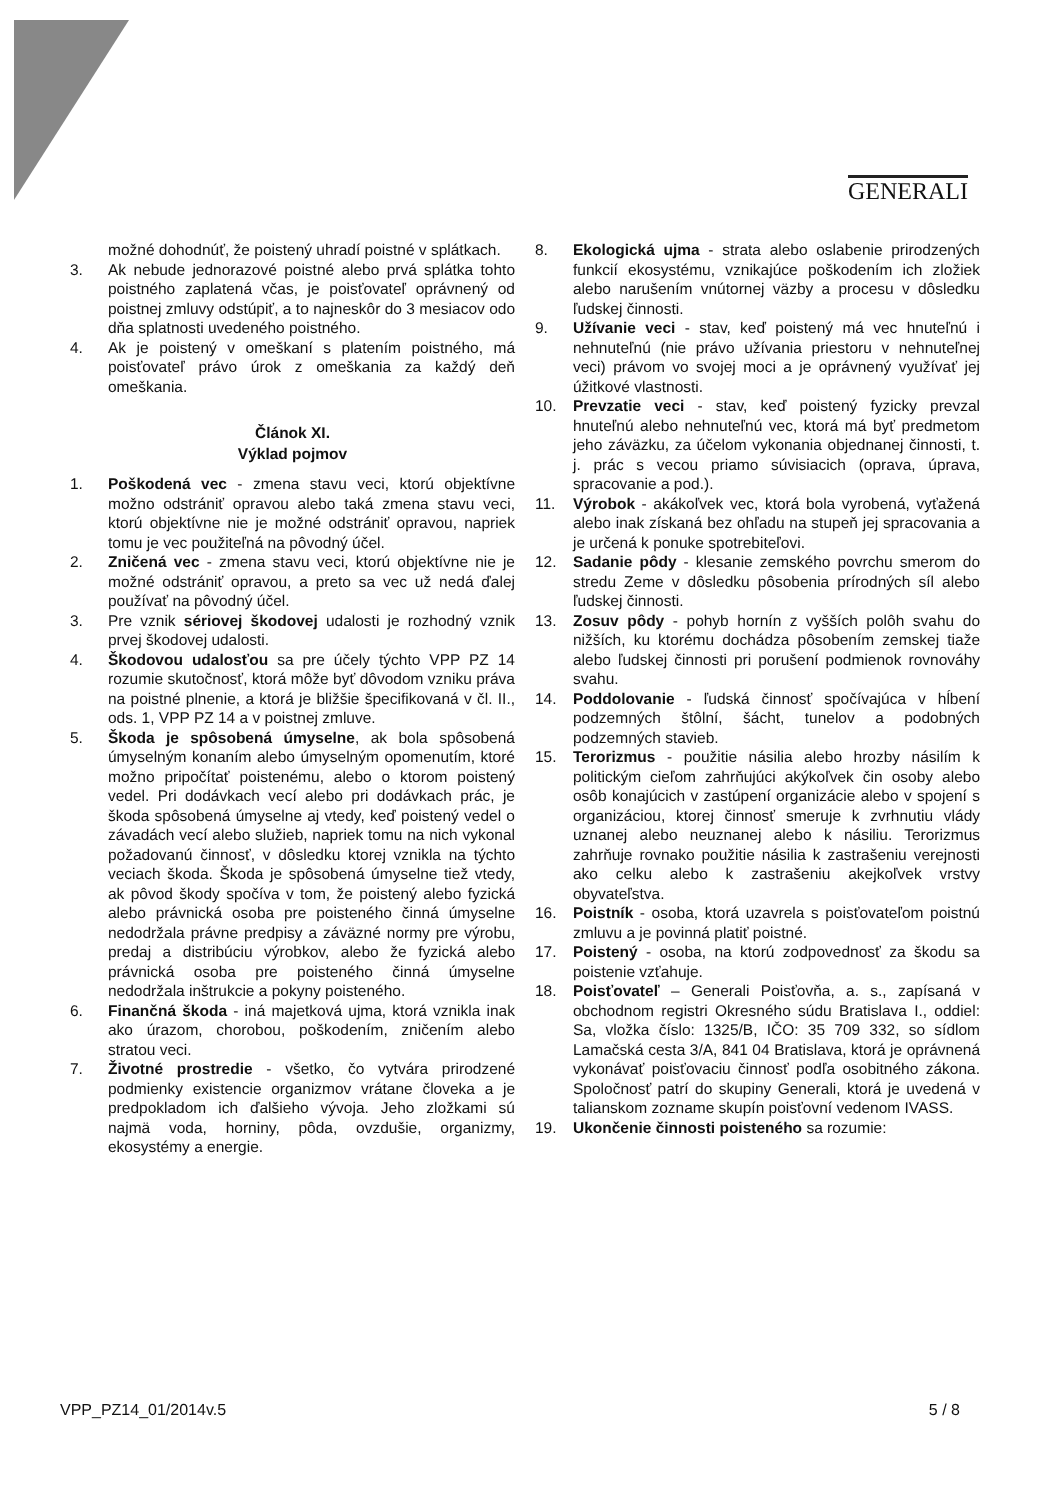GENERALI
možné dohodnúť, že poistený uhradí poistné v splátkach.
3. Ak nebude jednorazové poistné alebo prvá splátka tohto poistného zaplatená včas, je poisťovateľ oprávnený od poistnej zmluvy odstúpiť, a to najneskôr do 3 mesiacov odo dňa splatnosti uvedeného poistného.
4. Ak je poistený v omeškaní s platením poistného, má poisťovateľ právo úrok z omeškania za každý deň omeškania.
Článok XI.
Výklad pojmov
1. Poškodená vec - zmena stavu veci, ktorú objektívne možno odstrániť opravou alebo taká zmena stavu veci, ktorú objektívne nie je možné odstrániť opravou, napriek tomu je vec použiteľná na pôvodný účel.
2. Zničená vec - zmena stavu veci, ktorú objektívne nie je možné odstrániť opravou, a preto sa vec už nedá ďalej používať na pôvodný účel.
3. Pre vznik sériovej škodovej udalosti je rozhodný vznik prvej škodovej udalosti.
4. Škodovou udalosťou sa pre účely týchto VPP PZ 14 rozumie skutočnosť, ktorá môže byť dôvodom vzniku práva na poistné plnenie, a ktorá je bližšie špecifikovaná v čl. II., ods. 1, VPP PZ 14 a v poistnej zmluve.
5. Škoda je spôsobená úmyselne, ak bola spôsobená úmyselným konaním alebo úmyselným opomenutím, ktoré možno pripočítať poistenému, alebo o ktorom poistený vedel. Pri dodávkach vecí alebo pri dodávkach prác, je škoda spôsobená úmyselne aj vtedy, keď poistený vedel o závadách vecí alebo služieb, napriek tomu na nich vykonal požadovanú činnosť, v dôsledku ktorej vznikla na týchto veciach škoda. Škoda je spôsobená úmyselne tiež vtedy, ak pôvod škody spočíva v tom, že poistený alebo fyzická alebo právnická osoba pre poisteného činná úmyselne nedodržala právne predpisy a záväzné normy pre výrobu, predaj a distribúciu výrobkov, alebo že fyzická alebo právnická osoba pre poisteného činná úmyselne nedodržala inštrukcie a pokyny poisteného.
6. Finančná škoda - iná majetková ujma, ktorá vznikla inak ako úrazom, chorobou, poškodením, zničením alebo stratou veci.
7. Životné prostredie - všetko, čo vytvára prirodzené podmienky existencie organizmov vrátane človeka a je predpokladom ich ďalšieho vývoja. Jeho zložkami sú najmä voda, horniny, pôda, ovzdušie, organizmy, ekosystémy a energie.
8. Ekologická ujma - strata alebo oslabenie prirodzených funkcií ekosystému, vznikajúce poškodením ich zložiek alebo narušením vnútornej väzby a procesu v dôsledku ľudskej činnosti.
9. Užívanie veci - stav, keď poistený má vec hnuteľnú i nehnuteľnú (nie právo užívania priestoru v nehnuteľnej veci) právom vo svojej moci a je oprávnený využívať jej úžitkové vlastnosti.
10. Prevzatie veci - stav, keď poistený fyzicky prevzal hnuteľnú alebo nehnuteľnú vec, ktorá má byť predmetom jeho záväzku, za účelom vykonania objednanej činnosti, t. j. prác s vecou priamo súvisiacich (oprava, úprava, spracovanie a pod.).
11. Výrobok - akákoľvek vec, ktorá bola vyrobená, vyťažená alebo inak získaná bez ohľadu na stupeň jej spracovania a je určená k ponuke spotrebiteľovi.
12. Sadanie pôdy - klesanie zemského povrchu smerom do stredu Zeme v dôsledku pôsobenia prírodných síl alebo ľudskej činnosti.
13. Zosuv pôdy - pohyb hornín z vyšších polôh svahu do nižších, ku ktorému dochádza pôsobením zemskej tiaže alebo ľudskej činnosti pri porušení podmienok rovnováhy svahu.
14. Poddolovanie - ľudská činnosť spočívajúca v hĺbení podzemných štôlní, šácht, tunelov a podobných podzemných stavieb.
15. Terorizmus - použitie násilia alebo hrozby násilím k politickým cieľom zahrňujúci akýkoľvek čin osoby alebo osôb konajúcich v zastúpení organizácie alebo v spojení s organizáciou, ktorej činnosť smeruje k zvrhnutiu vlády uznanej alebo neuznanej alebo k násiliu. Terorizmus zahrňuje rovnako použitie násilia k zastrašeniu verejnosti ako celku alebo k zastrašeniu akejkoľvek vrstvy obyvateľstva.
16. Poistník - osoba, ktorá uzavrela s poisťovateľom poistnú zmluvu a je povinná platiť poistné.
17. Poistený - osoba, na ktorú zodpovednosť za škodu sa poistenie vzťahuje.
18. Poisťovateľ – Generali Poisťovňa, a. s., zapísaná v obchodnom registri Okresného súdu Bratislava I., oddiel: Sa, vložka číslo: 1325/B, IČO: 35 709 332, so sídlom Lamačská cesta 3/A, 841 04 Bratislava, ktorá je oprávnená vykonávať poisťovaciu činnosť podľa osobitného zákona. Spoločnosť patrí do skupiny Generali, ktorá je uvedená v talianskom zozname skupín poisťovní vedenom IVASS.
19. Ukončenie činnosti poisteného sa rozumie:
VPP_PZ14_01/2014v.5 5 / 8